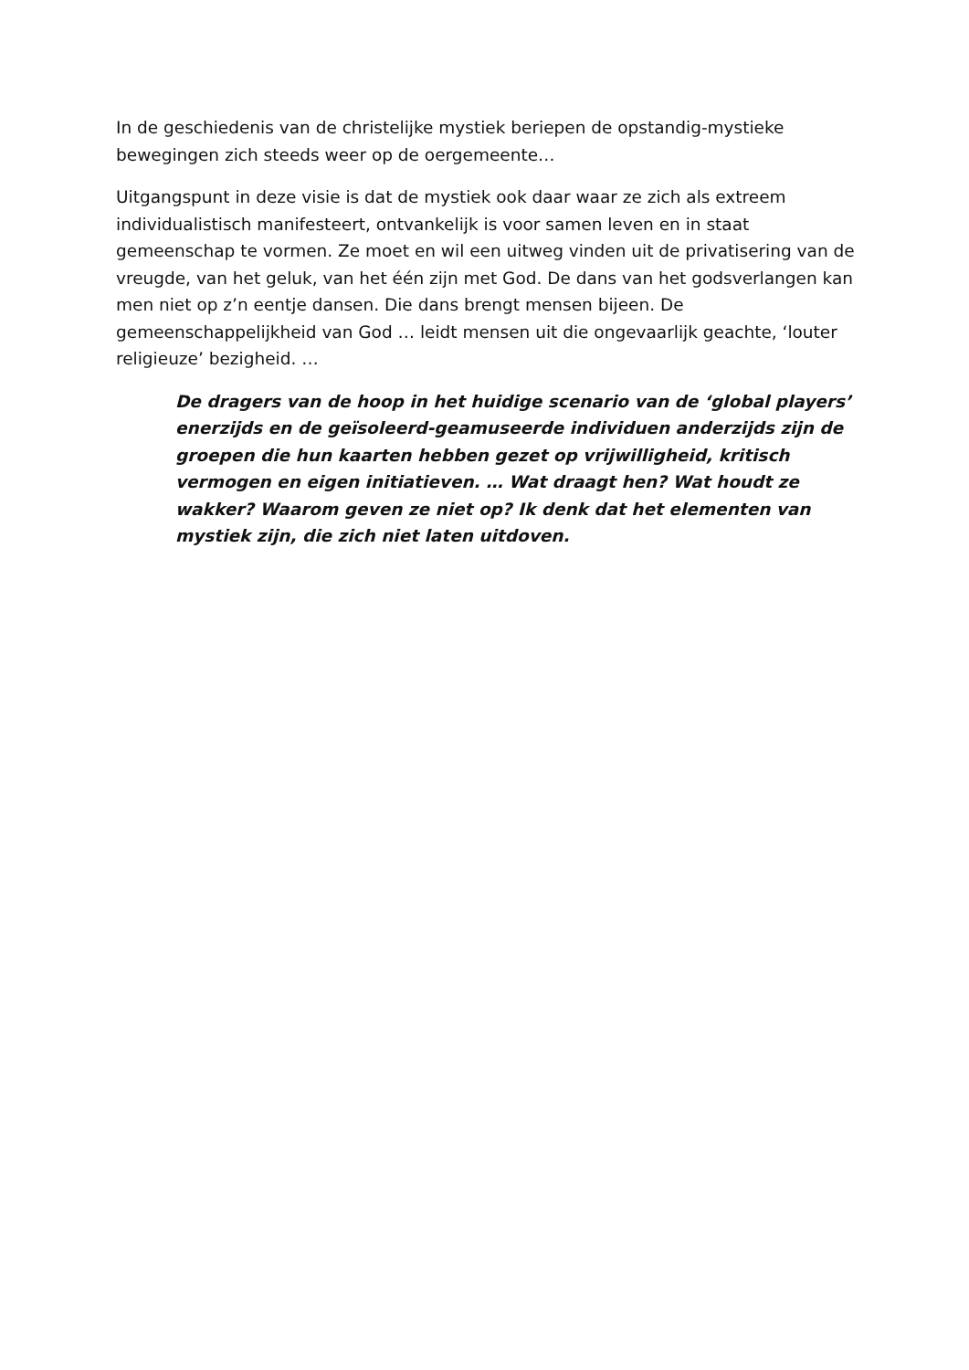In de geschiedenis van de christelijke mystiek beriepen de opstandig-mystieke bewegingen zich steeds weer op de oergemeente…
Uitgangspunt in deze visie is dat de mystiek ook daar waar ze zich als extreem individualistisch manifesteert, ontvankelijk is voor samen leven en in staat gemeenschap te vormen. Ze moet en wil een uitweg vinden uit de privatisering van de vreugde, van het geluk, van het één zijn met God. De dans van het godsverlangen kan men niet op z’n eentje dansen. Die dans brengt mensen bijeen. De gemeenschappelijkheid van God … leidt mensen uit die ongevaarlijk geachte, ‘louter religieuze’ bezigheid. …
De dragers van de hoop in het huidige scenario van de ‘global players’ enerzijds en de geïsoleerd-geamuseerde individuen anderzijds zijn de groepen die hun kaarten hebben gezet op vrijwilligheid, kritisch vermogen en eigen initiatieven. … Wat draagt hen? Wat houdt ze wakker? Waarom geven ze niet op? Ik denk dat het elementen van mystiek zijn, die zich niet laten uitdoven.